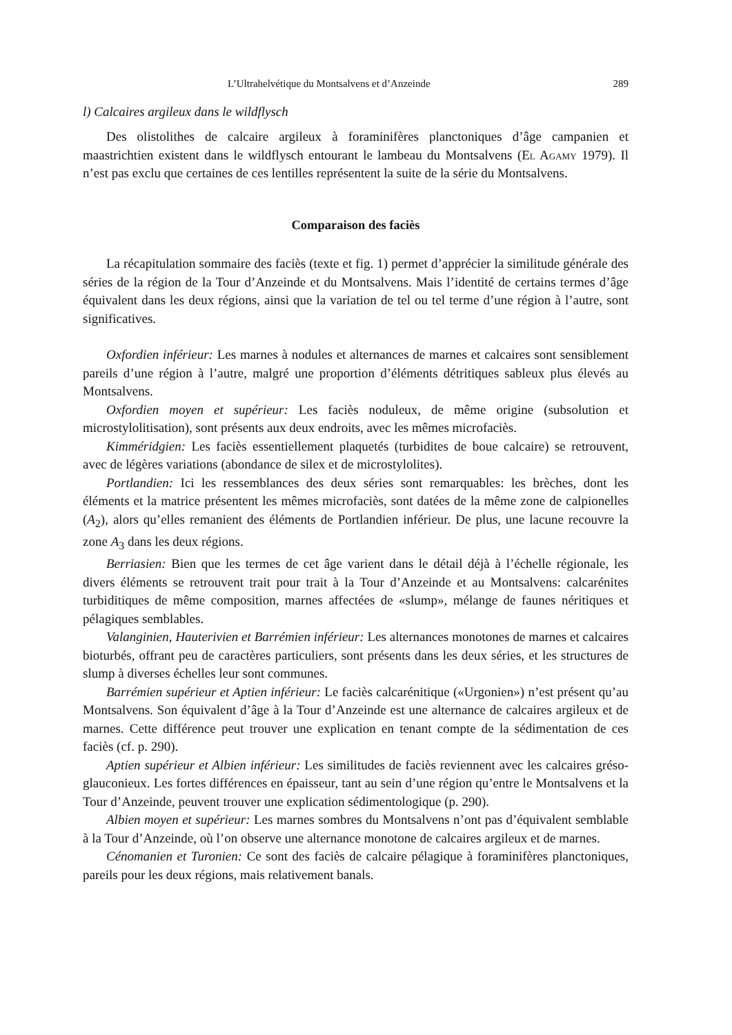L’Ultrahelvétique du Montsalvens et d’Anzeinde 289
l) Calcaires argileux dans le wildflysch
Des olistolithes de calcaire argileux à foraminifères planctoniques d’âge campanien et maastrichtien existent dans le wildflysch entourant le lambeau du Montsalvens (El Agamy 1979). Il n’est pas exclu que certaines de ces lentilles représentent la suite de la série du Montsalvens.
Comparaison des faciès
La récapitulation sommaire des faciès (texte et fig. 1) permet d’apprécier la similitude générale des séries de la région de la Tour d’Anzeinde et du Montsalvens. Mais l’identité de certains termes d’âge équivalent dans les deux régions, ainsi que la variation de tel ou tel terme d’une région à l’autre, sont significatives.
Oxfordien inférieur: Les marnes à nodules et alternances de marnes et calcaires sont sensiblement pareils d’une région à l’autre, malgré une proportion d’éléments détritiques sableux plus élevés au Montsalvens.
Oxfordien moyen et supérieur: Les faciès noduleux, de même origine (subsolution et microstylolitisation), sont présents aux deux endroits, avec les mêmes microfaciès.
Kimméridgien: Les faciès essentiellement plaquetés (turbidites de boue calcaire) se retrouvent, avec de légères variations (abondance de silex et de microstylolites).
Portlandien: Ici les ressemblances des deux séries sont remarquables: les brèches, dont les éléments et la matrice présentent les mêmes microfaciès, sont datées de la même zone de calpionelles (A<sub>2</sub>), alors qu’elles remanient des éléments de Portlandien inférieur. De plus, une lacune recouvre la zone A<sub>3</sub> dans les deux régions.
Berriasien: Bien que les termes de cet âge varient dans le détail déjà à l’échelle régionale, les divers éléments se retrouvent trait pour trait à la Tour d’Anzeinde et au Montsalvens: calcarénites turbiditiques de même composition, marnes affectées de «slump», mélange de faunes néritiques et pélagiques semblables.
Valanginien, Hauterivien et Barrémien inférieur: Les alternances monotones de marnes et calcaires bioturbés, offrant peu de caractères particuliers, sont présents dans les deux séries, et les structures de slump à diverses échelles leur sont communes.
Barrémien supérieur et Aptien inférieur: Le faciès calcarénitique («Urgonien») n’est présent qu’au Montsalvens. Son équivalent d’âge à la Tour d’Anzeinde est une alternance de calcaires argileux et de marnes. Cette différence peut trouver une explication en tenant compte de la sédimentation de ces faciès (cf. p. 290).
Aptien supérieur et Albien inférieur: Les similitudes de faciès reviennent avec les calcaires gréso-glauconieux. Les fortes différences en épaisseur, tant au sein d’une région qu’entre le Montsalvens et la Tour d’Anzeinde, peuvent trouver une explication sédimentologique (p. 290).
Albien moyen et supérieur: Les marnes sombres du Montsalvens n’ont pas d’équivalent semblable à la Tour d’Anzeinde, où l’on observe une alternance monotone de calcaires argileux et de marnes.
Cénomanien et Turonien: Ce sont des faciès de calcaire pélagique à foraminifères planctoniques, pareils pour les deux régions, mais relativement banals.